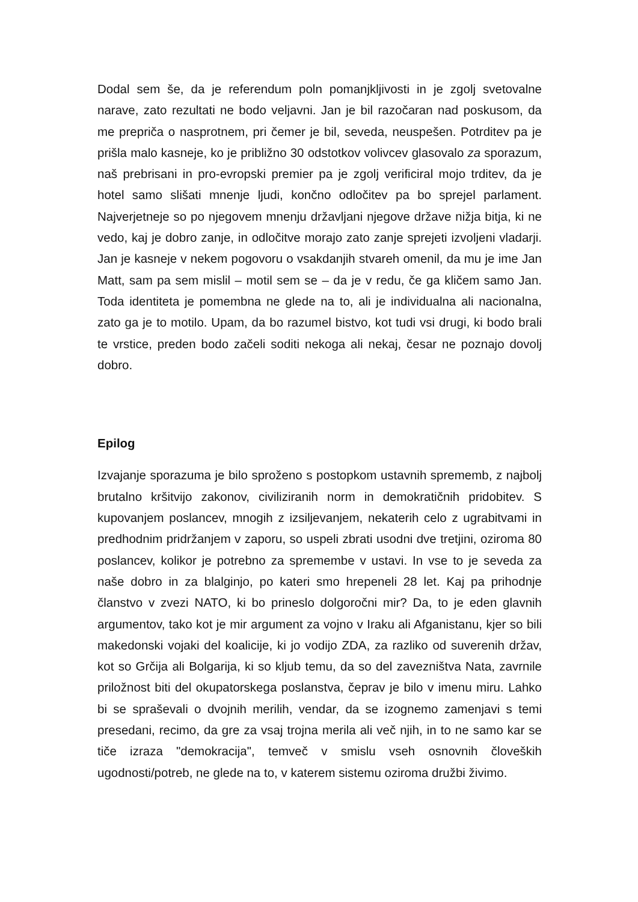Dodal sem še, da je referendum poln pomanjkljivosti in je zgolj svetovalne narave, zato rezultati ne bodo veljavni. Jan je bil razočaran nad poskusom, da me prepriča o nasprotnem, pri čemer je bil, seveda, neuspešen. Potrditev pa je prišla malo kasneje, ko je približno 30 odstotkov volivcev glasovalo za sporazum, naš prebrisani in pro-evropski premier pa je zgolj verificiral mojo trditev, da je hotel samo slišati mnenje ljudi, končno odločitev pa bo sprejel parlament. Najverjetneje so po njegovem mnenju državljani njegove države nižja bitja, ki ne vedo, kaj je dobro zanje, in odločitve morajo zato zanje sprejeti izvoljeni vladarji. Jan je kasneje v nekem pogovoru o vsakdanjih stvareh omenil, da mu je ime Jan Matt, sam pa sem mislil – motil sem se – da je v redu, če ga kličem samo Jan. Toda identiteta je pomembna ne glede na to, ali je individualna ali nacionalna, zato ga je to motilo. Upam, da bo razumel bistvo, kot tudi vsi drugi, ki bodo brali te vrstice, preden bodo začeli soditi nekoga ali nekaj, česar ne poznajo dovolj dobro.
Epilog
Izvajanje sporazuma je bilo sproženo s postopkom ustavnih sprememb, z najbolj brutalno kršitvijo zakonov, civiliziranih norm in demokratičnih pridobitev. S kupovanjem poslancev, mnogih z izsiljevanjem, nekaterih celo z ugrabitvami in predhodnim pridržanjem v zaporu, so uspeli zbrati usodni dve tretjini, oziroma 80 poslancev, kolikor je potrebno za spremembe v ustavi. In vse to je seveda za naše dobro in za blalginjo, po kateri smo hrepeneli 28 let. Kaj pa prihodnje članstvo v zvezi NATO, ki bo prineslo dolgoročni mir? Da, to je eden glavnih argumentov, tako kot je mir argument za vojno v Iraku ali Afganistanu, kjer so bili makedonski vojaki del koalicije, ki jo vodijo ZDA, za razliko od suverenih držav, kot so Grčija ali Bolgarija, ki so kljub temu, da so del zavezništva Nata, zavrnile priložnost biti del okupatorskega poslanstva, čeprav je bilo v imenu miru. Lahko bi se spraševali o dvojnih merilih, vendar, da se izognemo zamenjavi s temi presedani, recimo, da gre za vsaj trojna merila ali več njih, in to ne samo kar se tiče izraza "demokracija", temveč v smislu vseh osnovnih človeških ugodnosti/potreb, ne glede na to, v katerem sistemu oziroma družbi živimo.